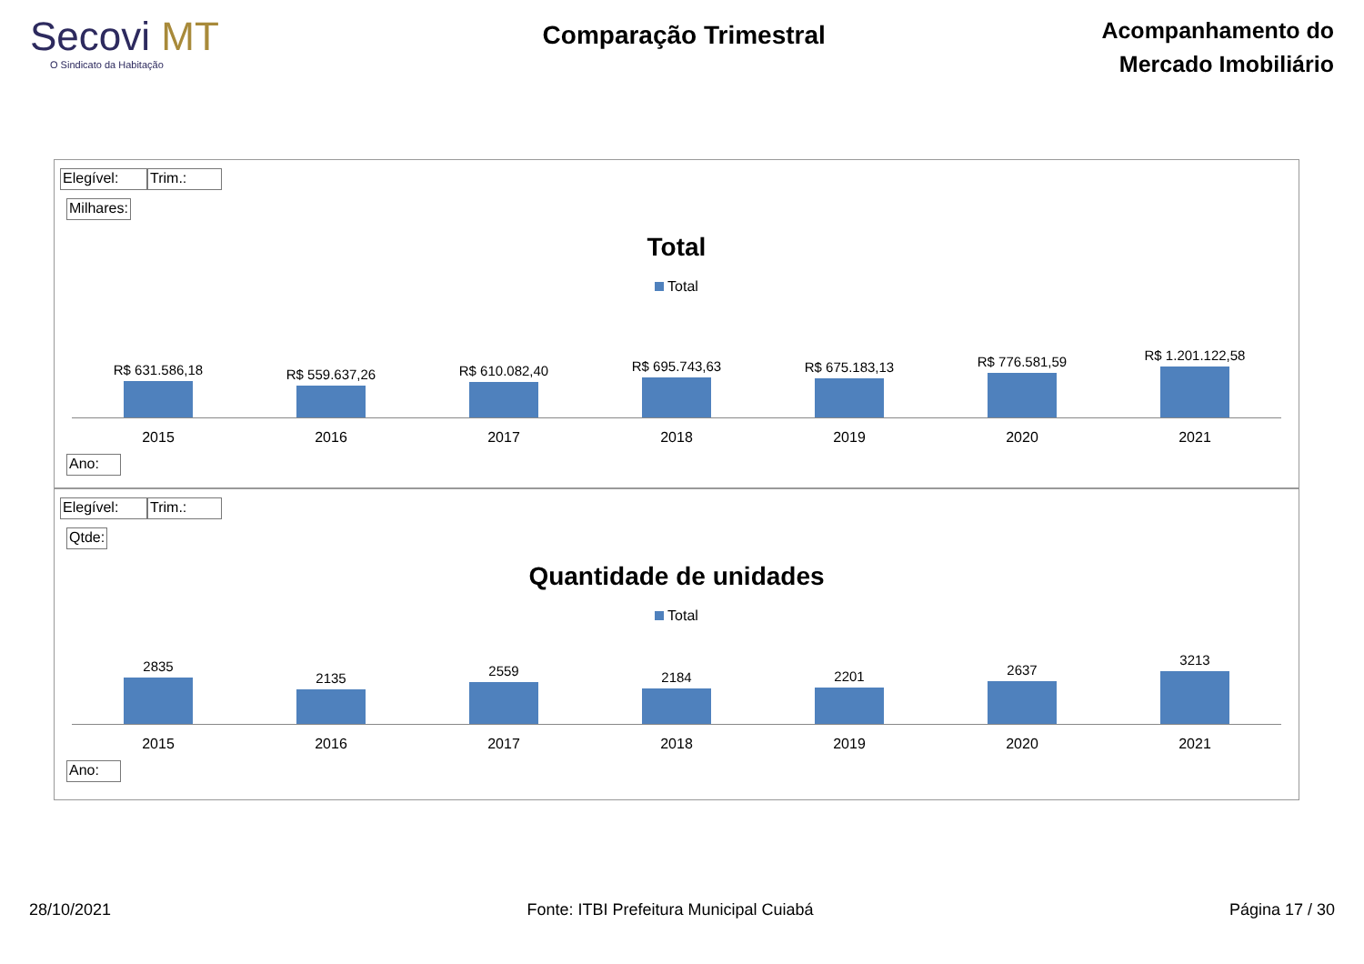Secovi MT
O Sindicato da Habitação
Comparação Trimestral
Acompanhamento do
Mercado Imobiliário
Elegível: Trim.:
Milhares:
Total
Total
R$ 631.586,18
R$ 559.637,26
R$ 610.082,40
R$ 695.743,63
R$ 675.183,13
R$ 776.581,59
R$ 1.201.122,58
2015 2016 2017 2018 2019 2020 2021
Ano:
Elegível: Trim.:
Qtde:
Quantidade de unidades
Total
2835
2135
2559
2184
2201
2637
3213
2015 2016 2017 2018 2019 2020 2021
Ano:
28/10/2021 Fonte: ITBI Prefeitura Municipal Cuiabá
Página 17 / 30